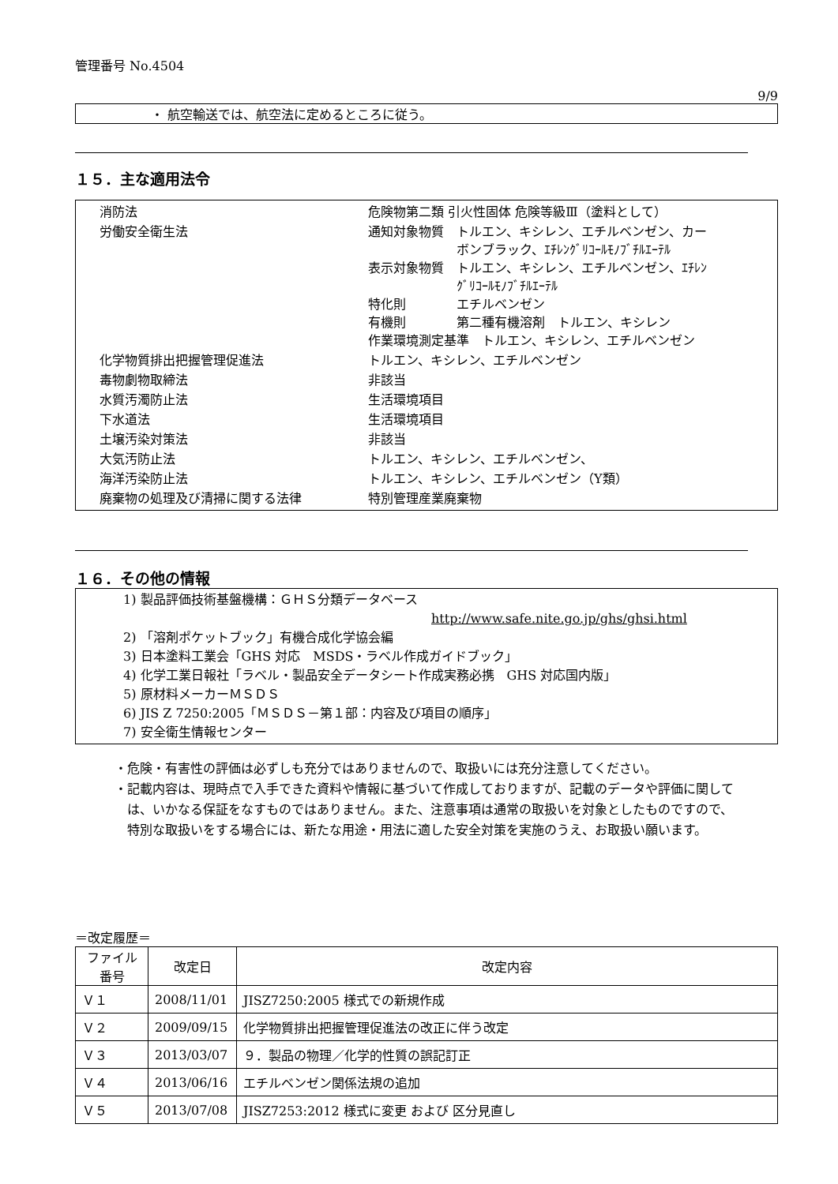管理番号 No.4504
9/9
・ 航空輸送では、航空法に定めるところに従う。
１５．主な適用法令
| 消防法 | 危険物第二類 引火性固体 危険等級Ⅲ（塗料として） |
| 労働安全衛生法 | 通知対象物質 トルエン、キシレン、エチルベンゼン、カー ボンブラック、ｴﾁﾚﾝｸﾞﾘｺｰﾙﾓﾉﾌﾞﾁﾙｴｰﾃﾙ 表示対象物質 トルエン、キシレン、エチルベンゼン、ｴﾁﾚﾝ ｸﾞﾘｺｰﾙﾓﾉﾌﾞﾁﾙｴｰﾃﾙ 特化則 エチルベンゼン 有機則 第二種有機溶剤 トルエン、キシレン 作業環境測定基準 トルエン、キシレン、エチルベンゼン |
| 化学物質排出把握管理促進法 | トルエン、キシレン、エチルベンゼン |
| 毒物劇物取締法 | 非該当 |
| 水質汚濁防止法 | 生活環境項目 |
| 下水道法 | 生活環境項目 |
| 土壌汚染対策法 | 非該当 |
| 大気汚防止法 | トルエン、キシレン、エチルベンゼン、 |
| 海洋汚染防止法 | トルエン、キシレン、エチルベンゼン（Y類） |
| 廃棄物の処理及び清掃に関する法律 | 特別管理産業廃棄物 |
１６．その他の情報
1) 製品評価技術基盤機構：ＧＨＳ分類データベース
http://www.safe.nite.go.jp/ghs/ghsi.html
2) 「溶剤ポケットブック」有機合成化学協会編
3) 日本塗料工業会「GHS 対応　MSDS・ラベル作成ガイドブック」
4) 化学工業日報社「ラベル・製品安全データシート作成実務必携　GHS 対応国内版」
5) 原材料メーカーＭＳＤＳ
6) JIS Z 7250:2005「ＭＳＤＳ－第１部：内容及び項目の順序」
7) 安全衛生情報センター
・危険・有害性の評価は必ずしも充分ではありませんので、取扱いには充分注意してください。
・記載内容は、現時点で入手できた資料や情報に基づいて作成しておりますが、記載のデータや評価に関しては、いかなる保証をなすものではありません。また、注意事項は通常の取扱いを対象としたものですので、特別な取扱いをする場合には、新たな用途・用法に適した安全対策を実施のうえ、お取扱い願います。
＝改定履歴＝
| ファイル 番号 | 改定日 | 改定内容 |
| --- | --- | --- |
| Ｖ１ | 2008/11/01 | JISZ7250:2005 様式での新規作成 |
| Ｖ２ | 2009/09/15 | 化学物質排出把握管理促進法の改正に伴う改定 |
| Ｖ３ | 2013/03/07 | ９．製品の物理／化学的性質の誤記訂正 |
| Ｖ４ | 2013/06/16 | エチルベンゼン関係法規の追加 |
| Ｖ５ | 2013/07/08 | JISZ7253:2012 様式に変更 および 区分見直し |